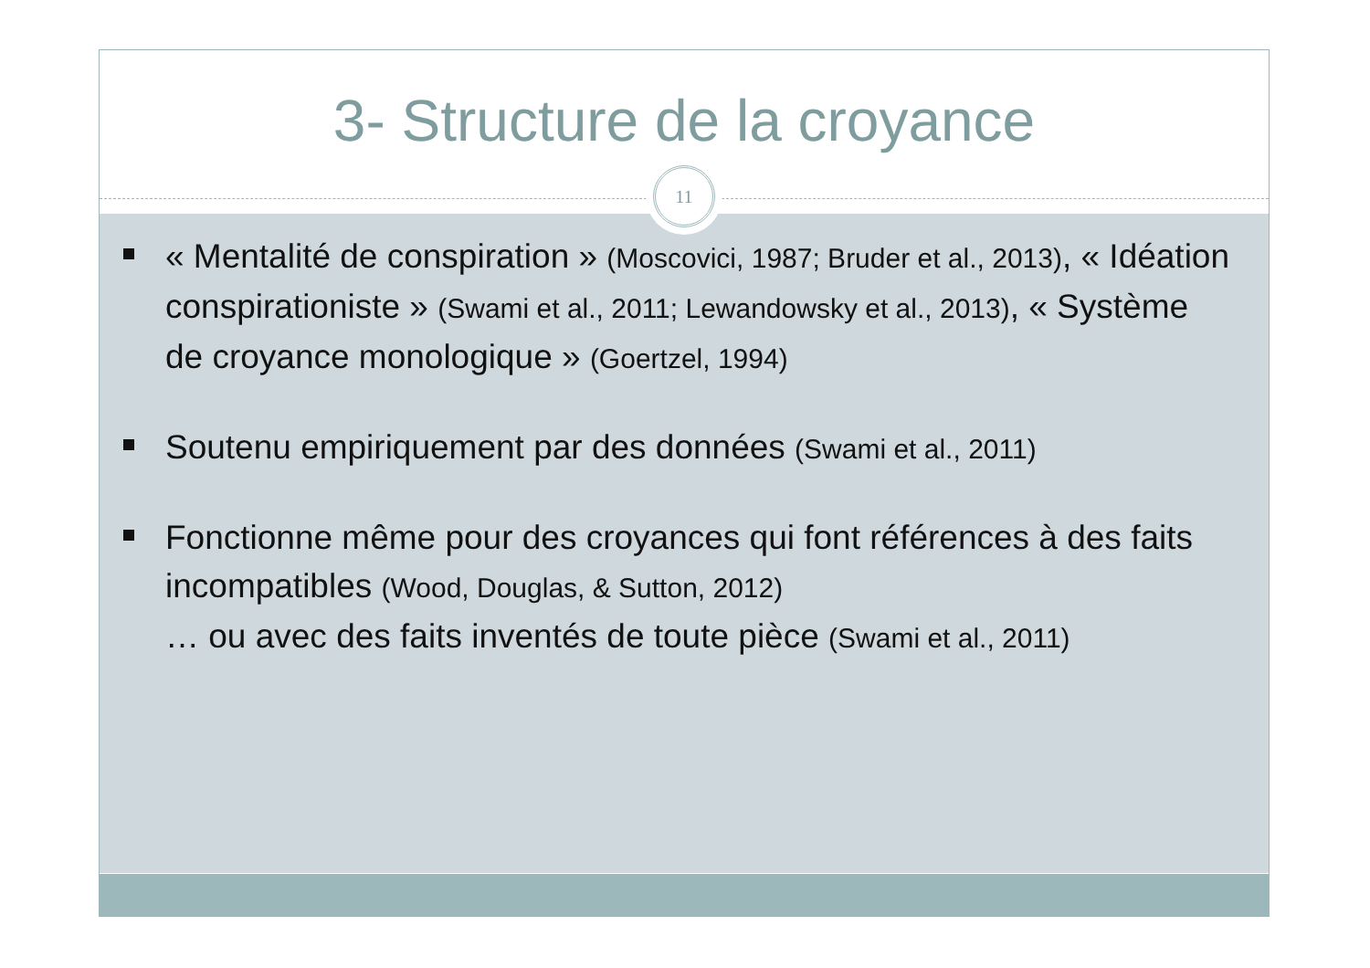3- Structure de la croyance
11
« Mentalité de conspiration » (Moscovici, 1987; Bruder et al., 2013), « Idéation conspirationiste » (Swami et al., 2011; Lewandowsky et al., 2013), « Système de croyance monologique » (Goertzel, 1994)
Soutenu empiriquement par des données (Swami et al., 2011)
Fonctionne même pour des croyances qui font références à des faits incompatibles (Wood, Douglas, & Sutton, 2012)
… ou avec des faits inventés de toute pièce (Swami et al., 2011)